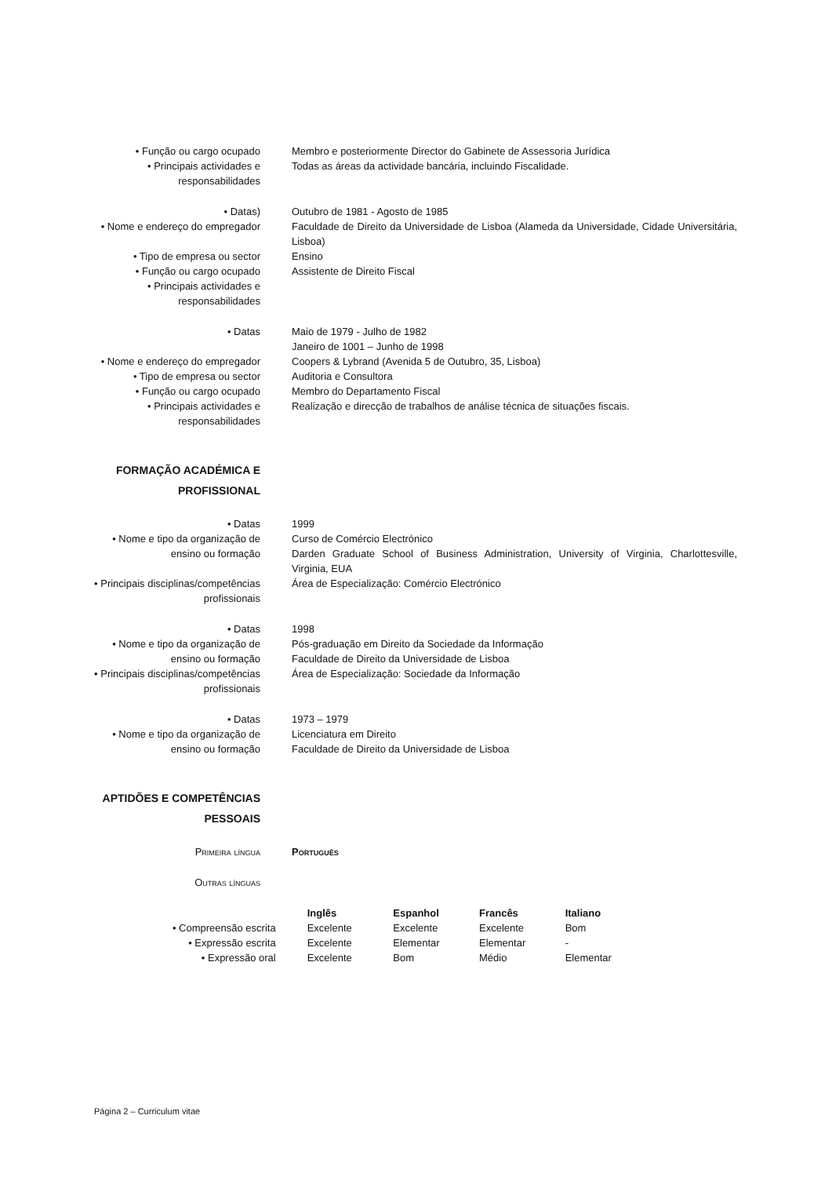| • Função ou cargo ocupado | Membro e posteriormente Director do Gabinete de Assessoria Jurídica |
| • Principais actividades e responsabilidades | Todas as áreas da actividade bancária, incluindo Fiscalidade. |
| • Datas) | Outubro de 1981 - Agosto de 1985 |
| • Nome e endereço do empregador | Faculdade de Direito da Universidade de Lisboa (Alameda da Universidade, Cidade Universitária, Lisboa) |
| • Tipo de empresa ou sector | Ensino |
| • Função ou cargo ocupado | Assistente de Direito Fiscal |
| • Principais actividades e responsabilidades | |
| • Datas | Maio de 1979 - Julho de 1982 Janeiro de 1001 – Junho de 1998 |
| • Nome e endereço do empregador | Coopers & Lybrand (Avenida 5 de Outubro, 35, Lisboa) |
| • Tipo de empresa ou sector | Auditoria e Consultora |
| • Função ou cargo ocupado | Membro do Departamento Fiscal |
| • Principais actividades e responsabilidades | Realização e direcção de trabalhos de análise técnica de situações fiscais. |
| FORMAÇÃO ACADÉMICA E PROFISSIONAL | |
| • Datas | 1999 |
| • Nome e tipo da organização de ensino ou formação | Curso de Comércio Electrónico Darden Graduate School of Business Administration, University of Virginia, Charlottesville, Virginia, EUA |
| • Principais disciplinas/competências profissionais | Área de Especialização: Comércio Electrónico |
| • Datas | 1998 |
| • Nome e tipo da organização de ensino ou formação | Pós-graduação em Direito da Sociedade da Informação Faculdade de Direito da Universidade de Lisboa |
| • Principais disciplinas/competências profissionais | Área de Especialização: Sociedade da Informação |
| • Datas | 1973 – 1979 |
| • Nome e tipo da organização de ensino ou formação | Licenciatura em Direito Faculdade de Direito da Universidade de Lisboa |
| APTIDÕES E COMPETÊNCIAS PESSOAIS | |
| Primeira língua | Português |
| Outras línguas | |
| | Inglês | Espanhol | Francês | Italiano | |
| • Compreensão escrita | Excelente | Excelente | Excelente | Bom | |
| • Expressão escrita | Excelente | Elementar | Elementar | - | |
| • Expressão oral | Excelente | Bom | Médio | Elementar | |
Página 2 – Curriculum vitae